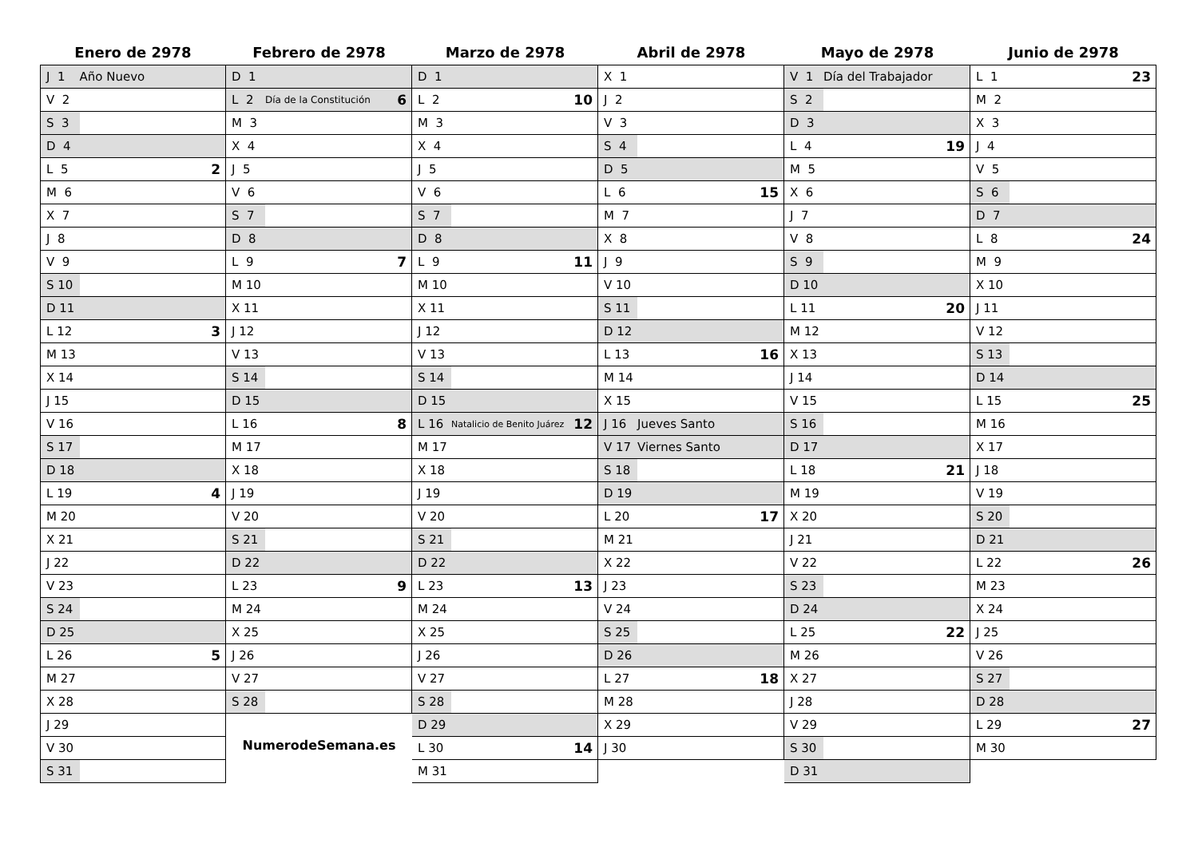Enero de 2978
| J 1 | Año Nuevo | |
| V 2 | | |
| S 3 | | |
| D 4 | | |
| L 5 | | 2 |
| M 6 | | |
| X 7 | | |
| J 8 | | |
| V 9 | | |
| S 10 | | |
| D 11 | | |
| L 12 | | 3 |
| M 13 | | |
| X 14 | | |
| J 15 | | |
| V 16 | | |
| S 17 | | |
| D 18 | | |
| L 19 | | 4 |
| M 20 | | |
| X 21 | | |
| J 22 | | |
| V 23 | | |
| S 24 | | |
| D 25 | | |
| L 26 | | 5 |
| M 27 | | |
| X 28 | | |
| J 29 | | |
| V 30 | | |
| S 31 | | |
Febrero de 2978
| D 1 | | |
| L 2 | Día de la Constitución | 6 |
| M 3 | | |
| X 4 | | |
| J 5 | | |
| V 6 | | |
| S 7 | | |
| D 8 | | |
| L 9 | | 7 |
| M 10 | | |
| X 11 | | |
| J 12 | | |
| V 13 | | |
| S 14 | | |
| D 15 | | |
| L 16 | | 8 |
| M 17 | | |
| X 18 | | |
| J 19 | | |
| V 20 | | |
| S 21 | | |
| D 22 | | |
| L 23 | | 9 |
| M 24 | | |
| X 25 | | |
| J 26 | | |
| V 27 | | |
| S 28 | | |
NumerodeSemana.es
Marzo de 2978
| D 1 | | |
| L 2 | | 10 |
| M 3 | | |
| X 4 | | |
| J 5 | | |
| V 6 | | |
| S 7 | | |
| D 8 | | |
| L 9 | | 11 |
| M 10 | | |
| X 11 | | |
| J 12 | | |
| V 13 | | |
| S 14 | | |
| D 15 | | |
| L 16 | Natalicio de Benito Juárez | 12 |
| M 17 | | |
| X 18 | | |
| J 19 | | |
| V 20 | | |
| S 21 | | |
| D 22 | | |
| L 23 | | 13 |
| M 24 | | |
| X 25 | | |
| J 26 | | |
| V 27 | | |
| S 28 | | |
| D 29 | | |
| L 30 | | 14 |
| M 31 | | |
Abril de 2978
| X 1 | | |
| J 2 | | |
| V 3 | | |
| S 4 | | |
| D 5 | | |
| L 6 | | 15 |
| M 7 | | |
| X 8 | | |
| J 9 | | |
| V 10 | | |
| S 11 | | |
| D 12 | | |
| L 13 | | 16 |
| M 14 | | |
| X 15 | | |
| J 16 | Jueves Santo | |
| V 17 | Viernes Santo | |
| S 18 | | |
| D 19 | | |
| L 20 | | 17 |
| M 21 | | |
| X 22 | | |
| J 23 | | |
| V 24 | | |
| S 25 | | |
| D 26 | | |
| L 27 | | 18 |
| M 28 | | |
| X 29 | | |
| J 30 | | |
Mayo de 2978
| V 1 | Día del Trabajador | |
| S 2 | | |
| D 3 | | |
| L 4 | | 19 |
| M 5 | | |
| X 6 | | |
| J 7 | | |
| V 8 | | |
| S 9 | | |
| D 10 | | |
| L 11 | | 20 |
| M 12 | | |
| X 13 | | |
| J 14 | | |
| V 15 | | |
| S 16 | | |
| D 17 | | |
| L 18 | | 21 |
| M 19 | | |
| X 20 | | |
| J 21 | | |
| V 22 | | |
| S 23 | | |
| D 24 | | |
| L 25 | | 22 |
| M 26 | | |
| X 27 | | |
| J 28 | | |
| V 29 | | |
| S 30 | | |
| D 31 | | |
Junio de 2978
| L 1 | | 23 |
| M 2 | | |
| X 3 | | |
| J 4 | | |
| V 5 | | |
| S 6 | | |
| D 7 | | |
| L 8 | | 24 |
| M 9 | | |
| X 10 | | |
| J 11 | | |
| V 12 | | |
| S 13 | | |
| D 14 | | |
| L 15 | | 25 |
| M 16 | | |
| X 17 | | |
| J 18 | | |
| V 19 | | |
| S 20 | | |
| D 21 | | |
| L 22 | | 26 |
| M 23 | | |
| X 24 | | |
| J 25 | | |
| V 26 | | |
| S 27 | | |
| D 28 | | |
| L 29 | | 27 |
| M 30 | | |